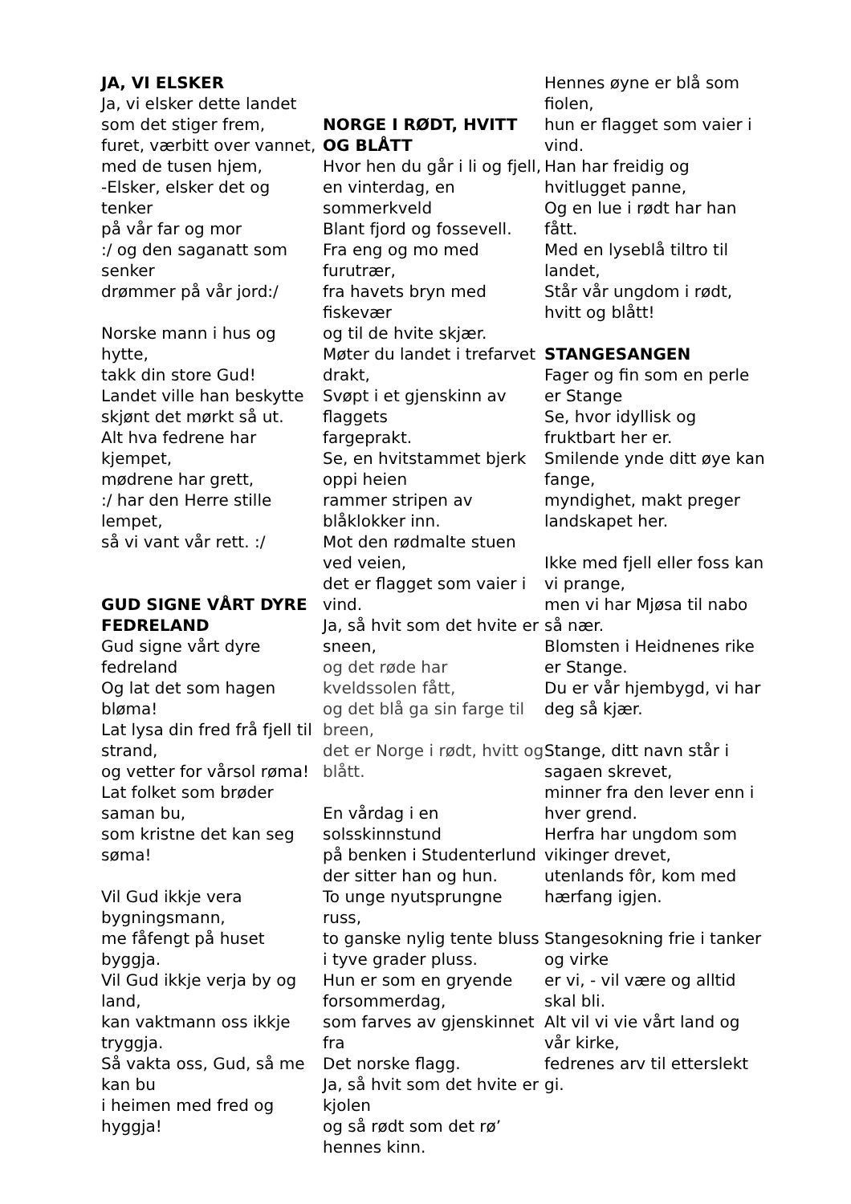JA, VI ELSKER
Ja, vi elsker dette landet
som det stiger frem,
furet, værbitt over vannet,
med de tusen hjem,
-Elsker, elsker det og tenker
på vår far og mor
:/ og den saganatt som senker
drømmer på vår jord:/
Norske mann i hus og hytte,
takk din store Gud!
Landet ville han beskytte
skjønt det mørkt så ut.
Alt hva fedrene har kjempet,
mødrene har grett,
:/ har den Herre stille lempet,
så vi vant vår rett. :/
GUD SIGNE VÅRT DYRE FEDRELAND
Gud signe vårt dyre fedreland
Og lat det som hagen bløma!
Lat lysa din fred frå fjell til strand,
og vetter for vårsol røma!
Lat folket som brøder saman bu,
som kristne det kan seg søma!
Vil Gud ikkje vera bygningsmann,
me fåfengt på huset byggja.
Vil Gud ikkje verja by og land,
kan vaktmann oss ikkje tryggja.
Så vakta oss, Gud, så me kan bu
i heimen med fred og hyggja!
NORGE I RØDT, HVITT OG BLÅTT
Hvor hen du går i li og fjell,
en vinterdag, en sommerkveld
Blant fjord og fossevell.
Fra eng og mo med furutrær,
fra havets bryn med fiskevær
og til de hvite skjær.
Møter du landet i trefarvet drakt,
Svøpt i et gjenskinn av flaggets
fargeprakt.
Se, en hvitstammet bjerk oppi heien
rammer stripen av blåklokker inn.
Mot den rødmalte stuen ved veien,
det er flagget som vaier i vind.
Ja, så hvit som det hvite er sneen,
og det røde har kveldssolen fått,
og det blå ga sin farge til breen,
det er Norge i rødt, hvitt og blått.
En vårdag i en solsskinnstund
på benken i Studenterlund
der sitter han og hun.
To unge nyutsprungne russ,
to ganske nylig tente bluss
i tyve grader pluss.
Hun er som en gryende forsommerdag,
som farves av gjenskinnet fra
Det norske flagg.
Ja, så hvit som det hvite er kjolen
og så rødt som det rø’ hennes kinn.
Hennes øyne er blå som fiolen,
hun er flagget som vaier i vind.
Han har freidig og hvitlugget panne,
Og en lue i rødt har han fått.
Med en lyseblå tiltro til landet,
Står vår ungdom i rødt,
hvitt og blått!
STANGESANGEN
Fager og fin som en perle er Stange
Se, hvor idyllisk og fruktbart her er.
Smilende ynde ditt øye kan fange,
myndighet, makt preger landskapet her.
Ikke med fjell eller foss kan vi prange,
men vi har Mjøsa til nabo så nær.
Blomsten i Heidnenes rike er Stange.
Du er vår hjembygd, vi har deg så kjær.
Stange, ditt navn står i sagaen skrevet,
minner fra den lever enn i hver grend.
Herfra har ungdom som vikinger drevet,
utenlands fôr, kom med hærfang igjen.
Stangesokning frie i tanker og virke
er vi, - vil være og alltid skal bli.
Alt vil vi vie vårt land og vår kirke,
fedrenes arv til etterslekt gi.